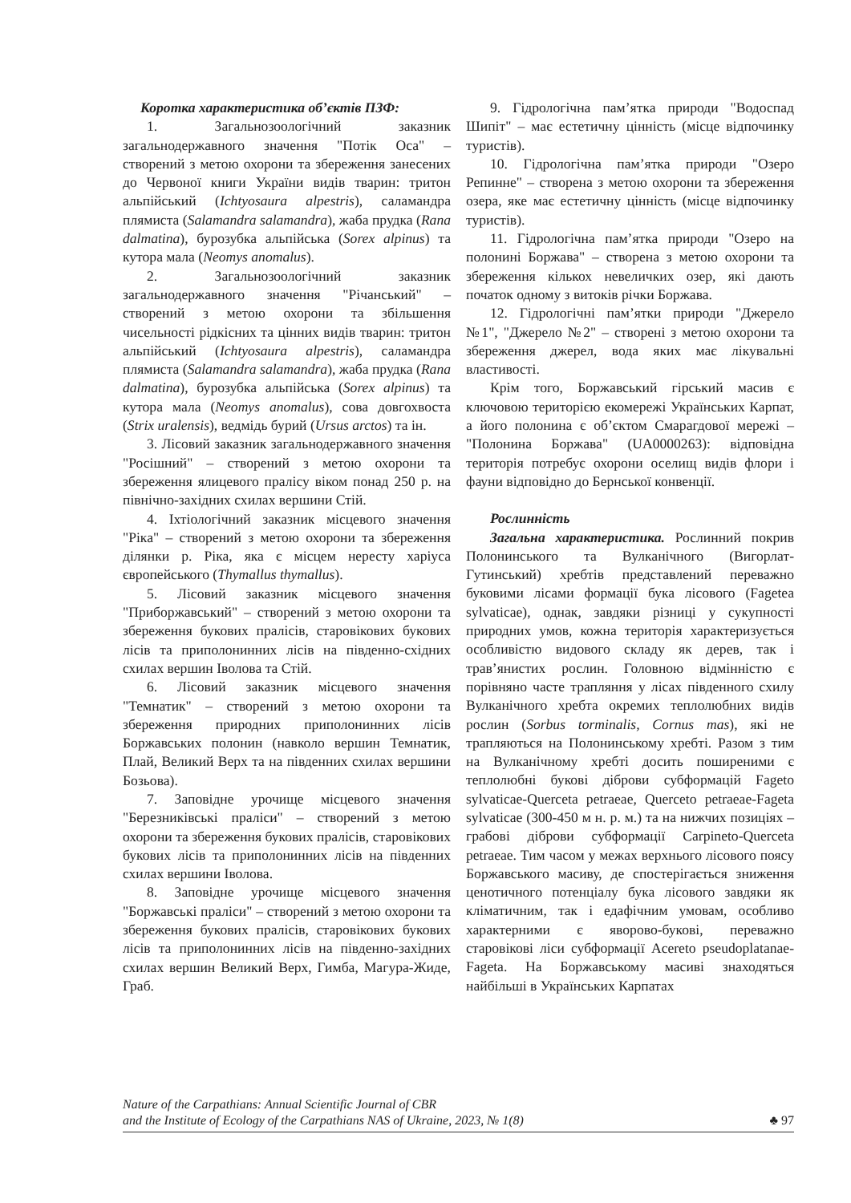Коротка характеристика об’єктів ПЗФ:
1. Загальнозоологічний заказник загальнодержавного значення "Потік Оса" – створений з метою охорони та збереження занесених до Червоної книги України видів тварин: тритон альпійський (Ichtyosaura alpestris), саламандра плямиста (Salamandra salamandra), жаба прудка (Rana dalmatina), бурозубка альпійська (Sorex alpinus) та кутора мала (Neomys anomalus).
2. Загальнозоологічний заказник загальнодержавного значення "Річанський" – створений з метою охорони та збільшення чисельності рідкісних та цінних видів тварин: тритон альпійський (Ichtyosaura alpestris), саламандра плямиста (Salamandra salamandra), жаба прудка (Rana dalmatina), бурозубка альпійська (Sorex alpinus) та кутора мала (Neomys anomalus), сова довгохвоста (Strix uralensis), ведмідь бурий (Ursus arctos) та ін.
3. Лісовий заказник загальнодержавного значення "Росішний" – створений з метою охорони та збереження ялицевого пралісу віком понад 250 р. на північно-західних схилах вершини Стій.
4. Іхтіологічний заказник місцевого значення "Ріка" – створений з метою охорони та збереження ділянки р. Ріка, яка є місцем нересту харіуса європейського (Thymallus thymallus).
5. Лісовий заказник місцевого значення "Приборжавський" – створений з метою охорони та збереження букових пралісів, старовікових букових лісів та приполонинних лісів на південно-східних схилах вершин Іволова та Стій.
6. Лісовий заказник місцевого значення "Темнатик" – створений з метою охорони та збереження природних приполонинних лісів Боржавських полонин (навколо вершин Темнатик, Плай, Великий Верх та на південних схилах вершини Бозьова).
7. Заповідне урочище місцевого значення "Березниківські праліси" – створений з метою охорони та збереження букових пралісів, старовікових букових лісів та приполонинних лісів на південних схилах вершини Іволова.
8. Заповідне урочище місцевого значення "Боржавські праліси" – створений з метою охорони та збереження букових пралісів, старовікових букових лісів та приполонинних лісів на південно-західних схилах вершин Великий Верх, Гимба, Магура-Жиде, Граб.
9. Гідрологічна пам’ятка природи "Водоспад Шипіт" – має естетичну цінність (місце відпочинку туристів).
10. Гідрологічна пам’ятка природи "Озеро Репинне" – створена з метою охорони та збереження озера, яке має естетичну цінність (місце відпочинку туристів).
11. Гідрологічна пам’ятка природи "Озеро на полонині Боржава" – створена з метою охорони та збереження кількох невеличких озер, які дають початок одному з витоків річки Боржава.
12. Гідрологічні пам’ятки природи "Джерело №1", "Джерело №2" – створені з метою охорони та збереження джерел, вода яких має лікувальні властивості.
Крім того, Боржавський гірський масив є ключовою територією екомережі Українських Карпат, а його полонина є об’єктом Смарагдової мережі – "Полонина Боржава" (UA0000263): відповідна територія потребує охорони оселищ видів флори і фауни відповідно до Бернської конвенції.
Рослинність
Загальна характеристика. Рослинний покрив Полонинського та Вулканічного (Вигорлат-Гутинський) хребтів представлений переважно буковими лісами формації бука лісового (Fagetea sylvaticae), однак, завдяки різниці у сукупності природних умов, кожна територія характеризується особливістю видового складу як дерев, так і трав’янистих рослин. Головною відмінністю є порівняно часте трапляння у лісах південного схилу Вулканічного хребта окремих теплолюбних видів рослин (Sorbus torminalis, Cornus mas), які не трапляються на Полонинському хребті. Разом з тим на Вулканічному хребті досить поширеними є теплолюбні букові діброви субформацій Fageto sylvaticae-Querceta petraeae, Querceto petraeae-Fageta sylvaticae (300-450 м н. р. м.) та на нижчих позиціях – грабові діброви субформації Carpineto-Querceta petraeae. Тим часом у межах верхнього лісового поясу Боржавського масиву, де спостерігається зниження ценотичного потенціалу бука лісового завдяки як кліматичним, так і едафічним умовам, особливо характерними є яворово-букові, переважно старовікові ліси субформації Acereto pseudoplatanae-Fageta. На Боржавському масиві знаходяться найбільші в Українських Карпатах
Nature of the Carpathians: Annual Scientific Journal of CBR
and the Institute of Ecology of the Carpathians NAS of Ukraine, 2023, № 1(8)
♣ 97